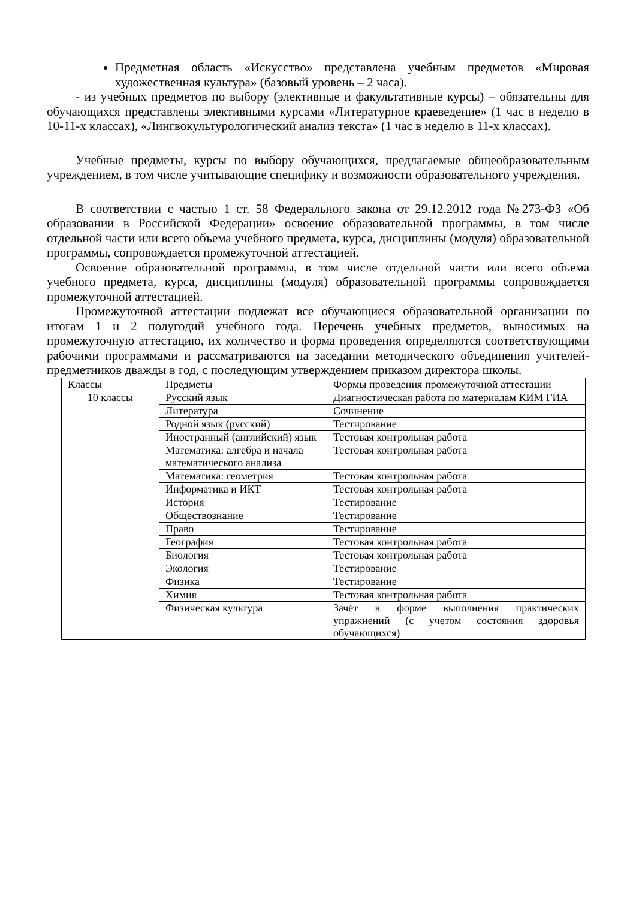Предметная область «Искусство» представлена учебным предметов «Мировая художественная культура» (базовый уровень – 2 часа).
- из учебных предметов по выбору (элективные и факультативные курсы) – обязательны для обучающихся представлены элективными курсами «Литературное краеведение» (1 час в неделю в 10-11-х классах), «Лингвокультурологический анализ текста» (1 час в неделю в 11-х классах).
Учебные предметы, курсы по выбору обучающихся, предлагаемые общеобразовательным учреждением, в том числе учитывающие специфику и возможности образовательного учреждения.
В соответствии с частью 1 ст. 58 Федерального закона от 29.12.2012 года №273-ФЗ «Об образовании в Российской Федерации» освоение образовательной программы, в том числе отдельной части или всего объема учебного предмета, курса, дисциплины (модуля) образовательной программы, сопровождается промежуточной аттестацией.
Освоение образовательной программы, в том числе отдельной части или всего объема учебного предмета, курса, дисциплины (модуля) образовательной программы сопровождается промежуточной аттестацией.
Промежуточной аттестации подлежат все обучающиеся образовательной организации по итогам 1 и 2 полугодий учебного года. Перечень учебных предметов, выносимых на промежуточную аттестацию, их количество и форма проведения определяются соответствующими рабочими программами и рассматриваются на заседании методического объединения учителей-предметников дважды в год, с последующим утверждением приказом директора школы.
| Классы | Предметы | Формы проведения промежуточной аттестации |
| 10 классы | Русский язык | Диагностическая работа по материалам КИМ ГИА |
| | Литература | Сочинение |
| | Родной язык (русский) | Тестирование |
| | Иностранный (английский) язык | Тестовая контрольная работа |
| | Математика: алгебра и начала математического анализа | Тестовая контрольная работа |
| | Математика: геометрия | Тестовая контрольная работа |
| | Информатика и ИКТ | Тестовая контрольная работа |
| | История | Тестирование |
| | Обществознание | Тестирование |
| | Право | Тестирование |
| | География | Тестовая контрольная работа |
| | Биология | Тестовая контрольная работа |
| | Экология | Тестирование |
| | Физика | Тестирование |
| | Химия | Тестовая контрольная работа |
| | Физическая культура | Зачёт в форме выполнения практических упражнений (с учетом состояния здоровья обучающихся) |